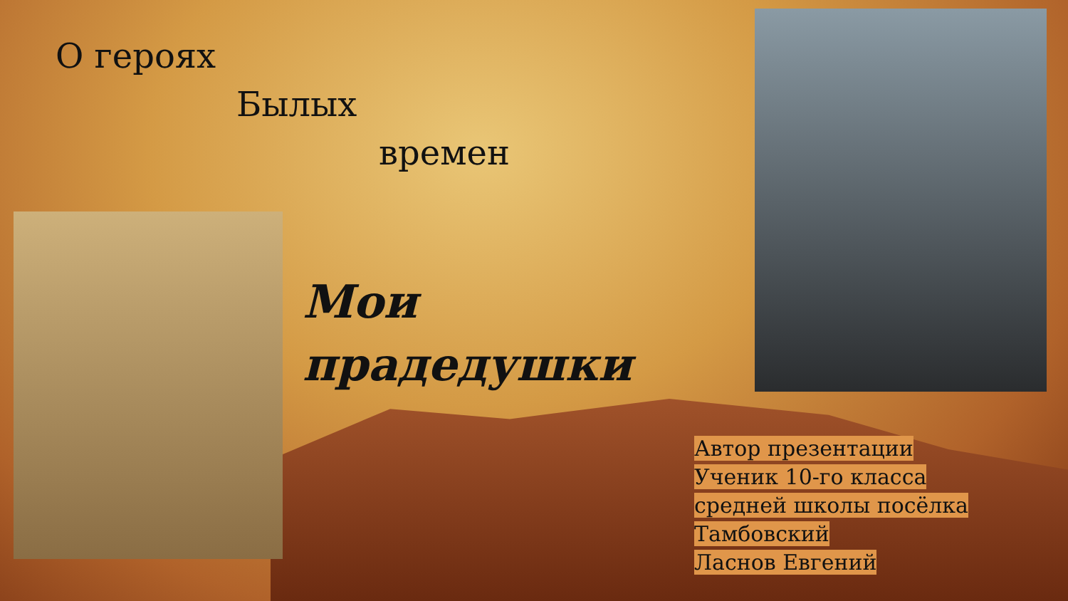О героях
Былых
времен
Мои
прадедушки
Автор презентации
Ученик 10-го класса
средней школы посёлка
Тамбовский
Ласнов Евгений